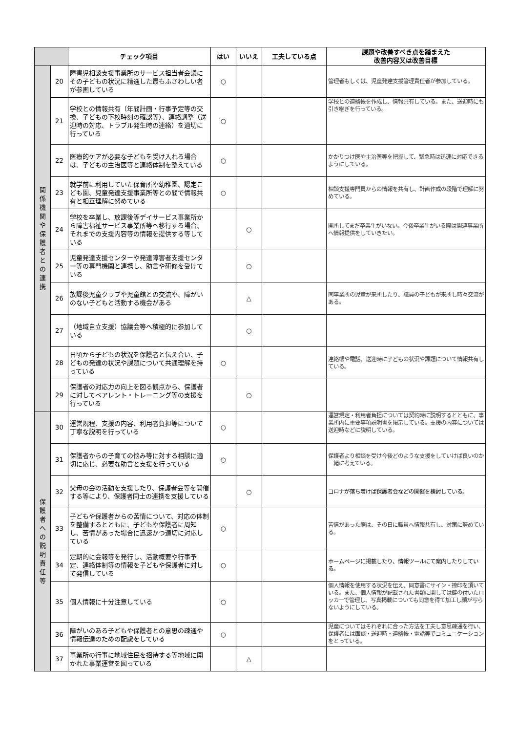| | | チェック項目 | はい | いいえ | 工夫している点 | 課題や改善すべき点を踏まえた 改善内容又は改善目標 |
| --- | --- | --- | --- | --- | --- | --- |
| 関 係 機 関 や 保 護 者 と の 連 携 | 20 | 障害児相談支援事業所のサービス担当者会議にその子どもの状況に精通した最もふさわしい者が参画している | ○ | | | 管理者もしくは、児童発達支援管理責任者が参加している。 |
| | 21 | 学校との情報共有（年間計画・行事予定等の交換、子どもの下校時刻の確認等）、連絡調整（送迎時の対応、トラブル発生時の連絡）を適切に行っている | ○ | | | 学校との連絡帳を作成し、情報共有している。また、送迎時にも引き継ぎを行っている。 |
| | 22 | 医療的ケアが必要な子どもを受け入れる場合は、子どもの主治医等と連絡体制を整えている | ○ | | | かかりつけ医や主治医等を把握して、緊急時は迅速に対応できるようにしている。 |
| | 23 | 就学前に利用していた保育所や幼稚園、認定こども園、児童発達支援事業所等との間で情報共有と相互理解に努めている | ○ | | | 相談支援専門員からの情報を共有し、計画作成の段階で理解に努めている。 |
| | 24 | 学校を卒業し、放課後等デイサービス事業所から障害福祉サービス事業所等へ移行する場合、それまでの支援内容等の情報を提供する等している | | ○ | | 開所してまだ卒業生がいない。今後卒業生がいる際は関連事業所へ情報提供をしていきたい。 |
| | 25 | 児童発達支援センターや発達障害者支援センター等の専門機関と連携し、助言や研修を受けている | | ○ | | |
| | 26 | 放課後児童クラブや児童館との交流や、障がいのない子どもと活動する機会がある | | △ | | 同事業所の児童が来所したり、職員の子どもが来所し時々交流がある。 |
| | 27 | （地域自立支援）協議会等へ積極的に参加している | | ○ | | |
| | 28 | 日頃から子どもの状況を保護者と伝え合い、子どもの発達の状況や課題について共通理解を持っている | ○ | | | 連絡帳や電話、送迎時に子どもの状況や課題について情報共有している。 |
| | 29 | 保護者の対応力の向上を図る観点から、保護者に対してペアレント・トレーニング等の支援を行っている | | ○ | | |
| 保 護 者 へ の 説 明 責 任 等 | 30 | 運営規程、支援の内容、利用者負担等について丁寧な説明を行っている | ○ | | | 運営規定・利用者負担については契約時に説明するとともに、事業所内に重要事項説明書を掲示している。支援の内容については送迎時などに説明している。 |
| | 31 | 保護者からの子育ての悩み等に対する相談に適切に応じ、必要な助言と支援を行っている | ○ | | | 保護者より相談を受け今後どのような支援をしていけば良いのか一緒に考えている。 |
| | 32 | 父母の会の活動を支援したり、保護者会等を開催する等により、保護者同士の連携を支援している | | ○ | | コロナが落ち着けば保護者会などの開催を検討している。 |
| | 33 | 子どもや保護者からの苦情について、対応の体制を整備するとともに、子どもや保護者に周知し、苦情があった場合に迅速かつ適切に対応している | ○ | | | 苦情があった際は、その日に職員へ情報共有し、対策に努めている。 |
| | 34 | 定期的に会報等を発行し、活動概要や行事予定、連絡体制等の情報を子どもや保護者に対して発信している | ○ | | | ホームページに掲載したり、情報ツールにて案内したりしている。 |
| | 35 | 個人情報に十分注意している | ○ | | | 個人情報を使用する状況を伝え、同意書にサイン・捺印を頂いている。また、個人情報が記載された書類に関しては鍵の付いたロッカーで管理し、写真掲載についても同意を得て加工し顔が写らないようにしている。 |
| | 36 | 障がいのある子どもや保護者との意思の疎通や情報伝達のための配慮をしている | ○ | | | 児童についてはそれぞれに合った方法を工夫し意思疎通を行い、保護者には面談・送迎時・連絡帳・電話等でコミュニケーションをとっている。 |
| | 37 | 事業所の行事に地域住民を招待する等地域に開かれた事業運営を図っている | | △ | | |